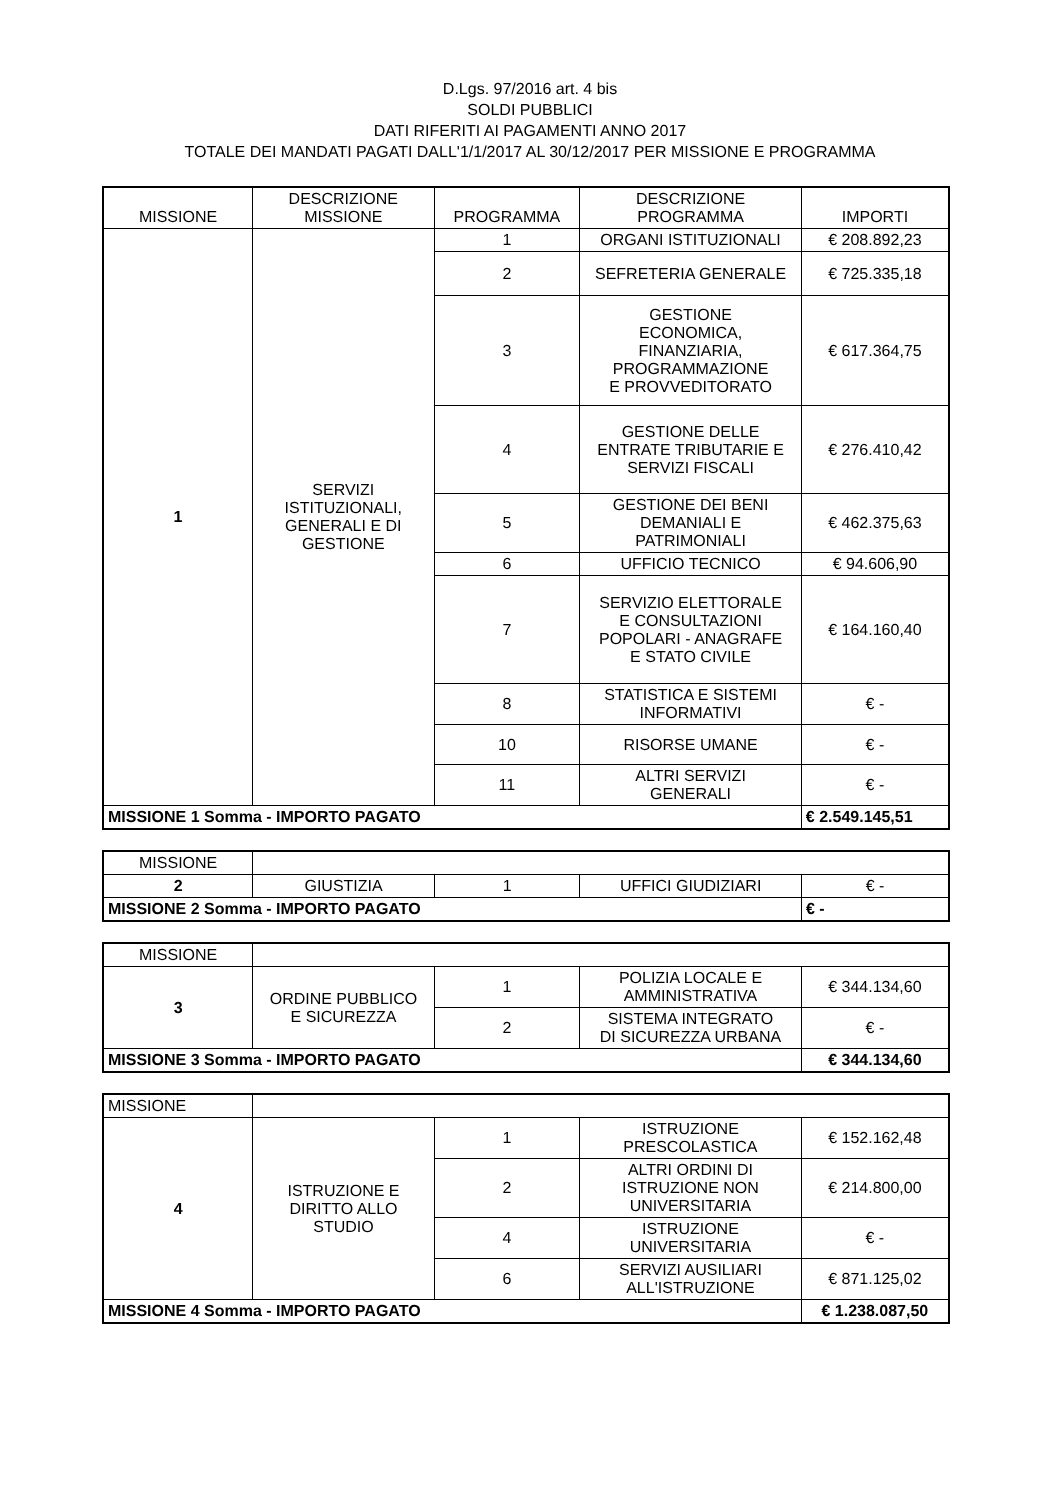D.Lgs. 97/2016 art. 4 bis
SOLDI PUBBLICI
DATI RIFERITI AI PAGAMENTI ANNO 2017
TOTALE DEI MANDATI PAGATI DALL'1/1/2017 AL 30/12/2017 PER MISSIONE E PROGRAMMA
| MISSIONE | DESCRIZIONE MISSIONE | PROGRAMMA | DESCRIZIONE PROGRAMMA | IMPORTI |
| --- | --- | --- | --- | --- |
| 1 | SERVIZI ISTITUZIONALI, GENERALI E DI GESTIONE | 1 | ORGANI ISTITUZIONALI | € 208.892,23 |
| | | 2 | SEFRETERIA GENERALE | € 725.335,18 |
| | | 3 | GESTIONE ECONOMICA, FINANZIARIA, PROGRAMMAZIONE E PROVVEDITORATO | € 617.364,75 |
| | | 4 | GESTIONE DELLE ENTRATE TRIBUTARIE E SERVIZI FISCALI | € 276.410,42 |
| | | 5 | GESTIONE DEI BENI DEMANIALI E PATRIMONIALI | € 462.375,63 |
| | | 6 | UFFICIO TECNICO | € 94.606,90 |
| | | 7 | SERVIZIO ELETTORALE E CONSULTAZIONI POPOLARI - ANAGRAFE E STATO CIVILE | € 164.160,40 |
| | | 8 | STATISTICA E SISTEMI INFORMATIVI | € - |
| | | 10 | RISORSE UMANE | € - |
| | | 11 | ALTRI SERVIZI GENERALI | € - |
| MISSIONE 1 Somma - IMPORTO PAGATO | | | | € 2.549.145,51 |
| MISSIONE | | | | |
| 2 | GIUSTIZIA | 1 | UFFICI GIUDIZIARI | € - |
| MISSIONE 2 Somma - IMPORTO PAGATO | | | | € - |
| MISSIONE | | | | |
| 3 | ORDINE PUBBLICO E SICUREZZA | 1 | POLIZIA LOCALE E AMMINISTRATIVA | € 344.134,60 |
| | | 2 | SISTEMA INTEGRATO DI SICUREZZA URBANA | € - |
| MISSIONE 3 Somma - IMPORTO PAGATO | | | | € 344.134,60 |
| MISSIONE | | | | |
| 4 | ISTRUZIONE E DIRITTO ALLO STUDIO | 1 | ISTRUZIONE PRESCOLASTICA | € 152.162,48 |
| | | 2 | ALTRI ORDINI DI ISTRUZIONE NON UNIVERSITARIA | € 214.800,00 |
| | | 4 | ISTRUZIONE UNIVERSITARIA | € - |
| | | 6 | SERVIZI AUSILIARI ALL'ISTRUZIONE | € 871.125,02 |
| MISSIONE 4 Somma - IMPORTO PAGATO | | | | € 1.238.087,50 |